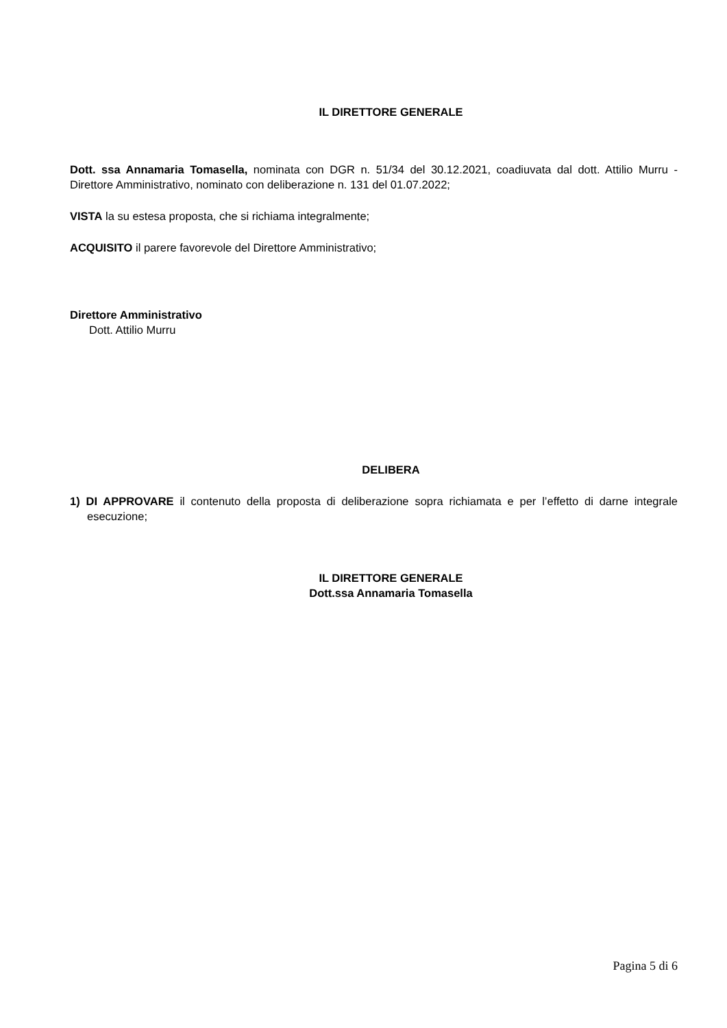IL DIRETTORE GENERALE
Dott. ssa Annamaria Tomasella, nominata con DGR n. 51/34 del 30.12.2021, coadiuvata dal dott. Attilio Murru - Direttore Amministrativo, nominato con deliberazione n. 131 del 01.07.2022;
VISTA la su estesa proposta, che si richiama integralmente;
ACQUISITO il parere favorevole del Direttore Amministrativo;
Direttore Amministrativo
Dott. Attilio Murru
DELIBERA
1) DI APPROVARE il contenuto della proposta di deliberazione sopra richiamata e per l’effetto di darne integrale esecuzione;
IL DIRETTORE GENERALE
Dott.ssa Annamaria Tomasella
Pagina 5 di 6